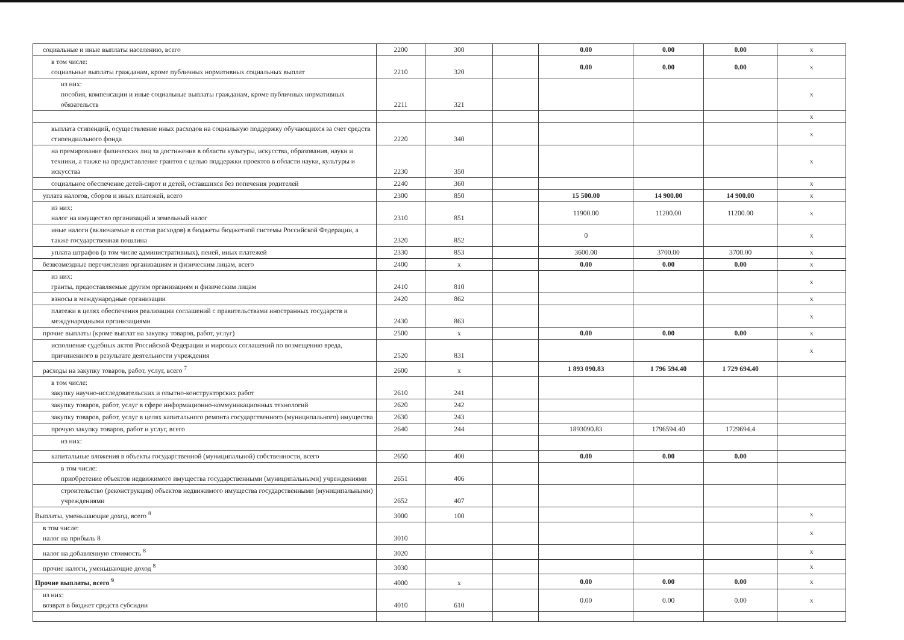| социальные и иные выплаты населению, всего | 2200 | 300 | | 0.00 | 0.00 | 0.00 | x |
| в том числе: социальные выплаты гражданам, кроме публичных нормативных социальных выплат | 2210 | 320 | | 0.00 | 0.00 | 0.00 | x |
| из них: пособия, компенсации и иные социальные выплаты гражданам, кроме публичных нормативных обязательств | 2211 | 321 | | | | | x |
| | | | | | | | x |
| выплата стипендий, осуществление иных расходов на социальную поддержку обучающихся за счет средств стипендиального фонда | 2220 | 340 | | | | | x |
| на премирование физических лиц за достижения в области культуры, искусства, образования, науки и техники, а также на предоставление грантов с целью поддержки проектов в области науки, культуры и искусства | 2230 | 350 | | | | | x |
| социальное обеспечение детей-сирот и детей, оставшихся без попечения родителей | 2240 | 360 | | | | | x |
| уплата налогов, сборов и иных платежей, всего | 2300 | 850 | | 15 500.00 | 14 900.00 | 14 900.00 | x |
| из них: налог на имущество организаций и земельный налог | 2310 | 851 | | 11900.00 | 11200.00 | 11200.00 | x |
| иные налоги (включаемые в состав расходов) в бюджеты бюджетной системы Российской Федерации, а также государственная пошлина | 2320 | 852 | | 0 | | | x |
| уплата штрафов (в том числе административных), пеней, иных платежей | 2330 | 853 | | 3600.00 | 3700.00 | 3700.00 | x |
| безвозмездные перечисления организациям и физическим лицам, всего | 2400 | x | | 0.00 | 0.00 | 0.00 | x |
| из них: гранты, предоставляемые другим организациям и физическим лицам | 2410 | 810 | | | | | x |
| взносы в международные организации | 2420 | 862 | | | | | x |
| платежи в целях обеспечения реализации соглашений с правительствами иностранных государств и международными организациями | 2430 | 863 | | | | | x |
| прочие выплаты (кроме выплат на закупку товаров, работ, услуг) | 2500 | x | | 0.00 | 0.00 | 0.00 | x |
| исполнение судебных актов Российской Федерации и мировых соглашений по возмещению вреда, причиненного в результате деятельности учреждения | 2520 | 831 | | | | | x |
| расходы на закупку товаров, работ, услуг, всего <sup>7</sup> | 2600 | x | | 1 893 090.83 | 1 796 594.40 | 1 729 694.40 | |
| в том числе: закупку научно-исследовательских и опытно-конструкторских работ | 2610 | 241 | | | | | |
| закупку товаров, работ, услуг в сфере информационно-коммуникационных технологий | 2620 | 242 | | | | | |
| закупку товаров, работ, услуг в целях капитального ремонта государственного (муниципального) имущества | 2630 | 243 | | | | | |
| прочую закупку товаров, работ и услуг, всего | 2640 | 244 | | 1893090.83 | 1796594.40 | 1729694.4 | |
| из них: | | | | | | | |
| капитальные вложения в объекты государственной (муниципальной) собственности, всего | 2650 | 400 | | 0.00 | 0.00 | 0.00 | |
| в том числе: приобретение объектов недвижимого имущества государственными (муниципальными) учреждениями | 2651 | 406 | | | | | |
| строительство (реконструкция) объектов недвижимого имущества государственными (муниципальными) учреждениями | 2652 | 407 | | | | | |
| Выплаты, уменьшающие доход, всего <sup>8</sup> | 3000 | 100 | | | | | x |
| в том числе: налог на прибыль 8 | 3010 | | | | | | x |
| налог на добавленную стоимость <sup>8</sup> | 3020 | | | | | | x |
| прочие налоги, уменьшающие доход <sup>8</sup> | 3030 | | | | | | x |
| Прочие выплаты, всего <sup>9</sup> | 4000 | x | | 0.00 | 0.00 | 0.00 | x |
| из них: возврат в бюджет средств субсидии | 4010 | 610 | | 0.00 | 0.00 | 0.00 | x |